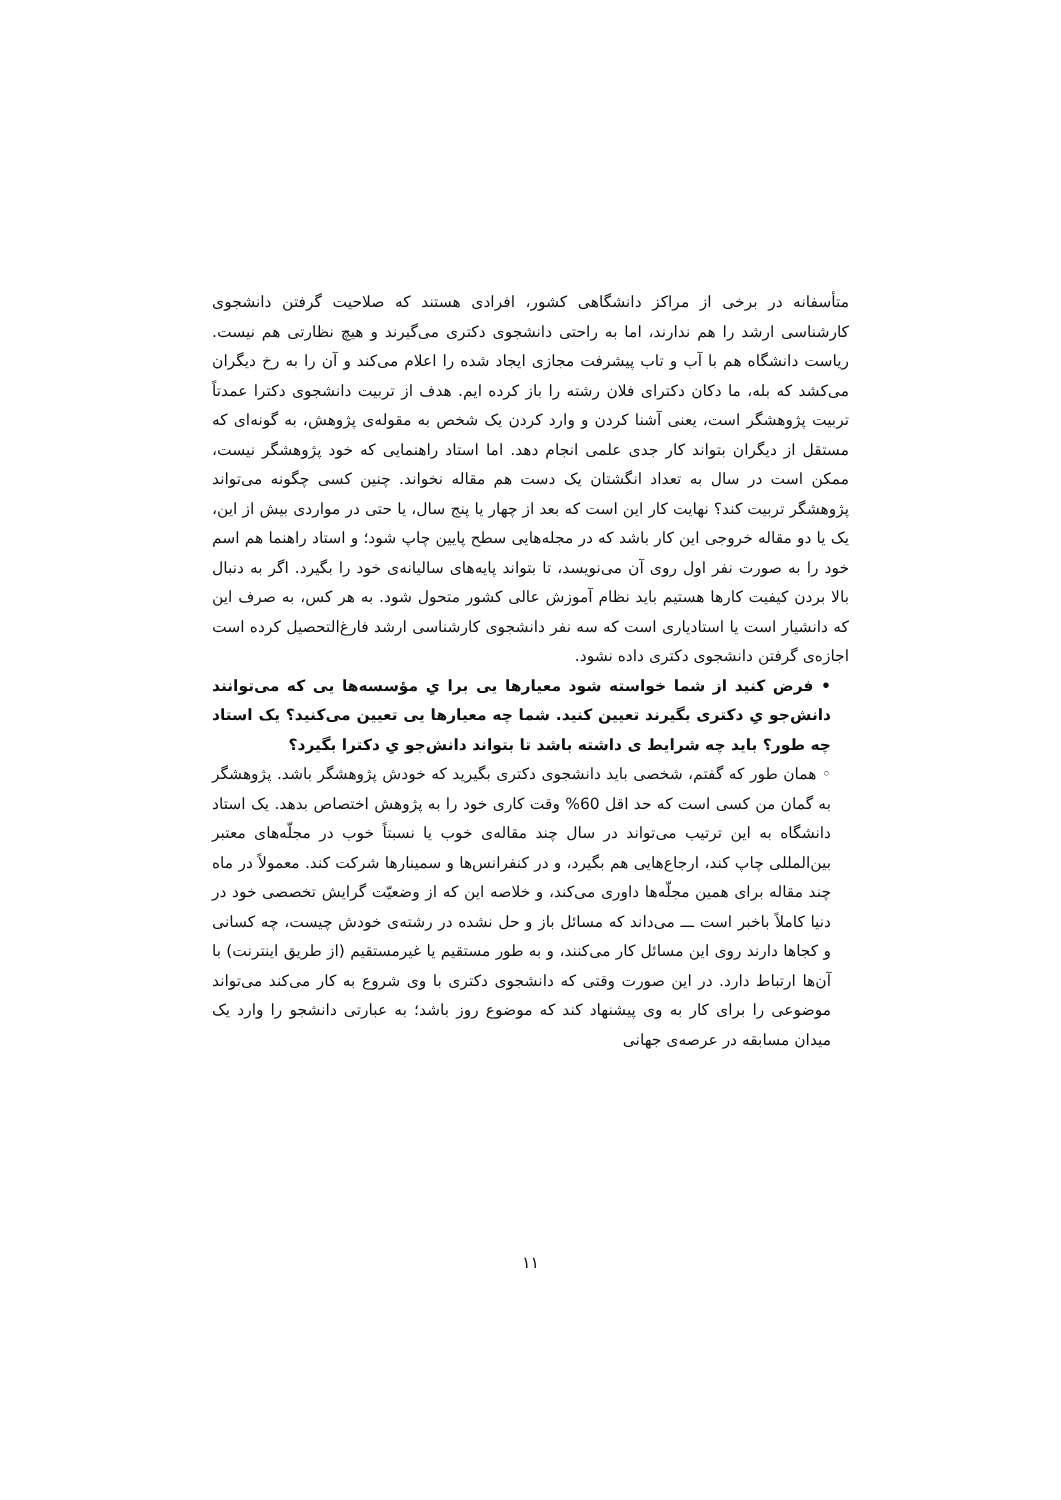متأسفانه در برخی از مراکز دانشگاهی کشور، افرادی هستند که صلاحیت گرفتن دانشجوی کارشناسی ارشد را هم ندارند، اما به راحتی دانشجوی دکتری می‌گیرند و هیچ نظارتی هم نیست. ریاست دانشگاه هم با آب و تاب پیشرفت مجازی ایجاد شده را اعلام می‌کند و آن را به رخ دیگران می‌کشد که بله، ما دکان دکترای فلان رشته را باز کرده ایم. هدف از تربیت دانشجوی دکترا عمدتاً تربیت پژوهشگر است، یعنی آشنا کردن و وارد کردن یک شخص به مقوله‌ی پژوهش، به گونه‌ای که مستقل از دیگران بتواند کار جدی علمی انجام دهد. اما استاد راهنمایی که خود پژوهشگر نیست، ممکن است در سال به تعداد انگشتان یک دست هم مقاله نخواند. چنین کسی چگونه می‌تواند پژوهشگر تربیت کند؟ نهایت کار این است که بعد از چهار یا پنج سال، یا حتی در مواردی بیش از این، یک یا دو مقاله خروجی این کار باشد که در مجله‌هایی سطح پایین چاپ شود؛ و استاد راهنما هم اسم خود را به صورت نفر اول روی آن می‌نویسد، تا بتواند پایه‌های سالیانه‌ی خود را بگیرد. اگر به دنبال بالا بردن کیفیت کارها هستیم باید نظام آموزش عالی کشور متحول شود. به هر کس، به صرف این که دانشیار است یا استادیاری است که سه نفر دانشجوی کارشناسی ارشد فارغ‌التحصیل کرده است اجازه‌ی گرفتن دانشجوی دکتری داده نشود.
• فرض کنید از شما خواسته شود معیارها یی برا یِ مؤسسه‌ها یی که می‌توانند دانش‌جو یِ دکتری بگیرند تعیین کنید. شما چه معیارها یی تعیین می‌کنید؟ یک استاد چه طور؟ باید چه شرایط ی داشته باشد تا بتواند دانش‌جو یِ دکترا بگیرد؟
◦ همان طور که گفتم، شخصی باید دانشجوی دکتری بگیرید که خودش پژوهشگر باشد. پژوهشگر به گمان من کسی است که حد اقل 60% وقت کاری خود را به پژوهش اختصاص بدهد. یک استاد دانشگاه به این ترتیب می‌تواند در سال چند مقاله‌ی خوب یا نسبتاً خوب در مجلّه‌های معتبر بین‌المللی چاپ کند، ارجاع‌هایی هم بگیرد، و در کنفرانس‌ها و سمینارها شرکت کند. معمولاً در ماه چند مقاله برای همین مجلّه‌ها داوری می‌کند، و خلاصه این که از وضعیّت گرایش تخصصی خود در دنیا کاملاً باخبر است ـــ می‌داند که مسائل باز و حل نشده در رشته‌ی خودش چیست، چه کسانی و کجاها دارند روی این مسائل کار می‌کنند، و به طور مستقیم یا غیرمستقیم (از طریق اینترنت) با آن‌ها ارتباط دارد. در این صورت وقتی که دانشجوی دکتری با وی شروع به کار می‌کند می‌تواند موضوعی را برای کار به وی پیشنهاد کند که موضوع روز باشد؛ به عبارتی دانشجو را وارد یک میدان مسابقه در عرصه‌ی جهانی
۱۱